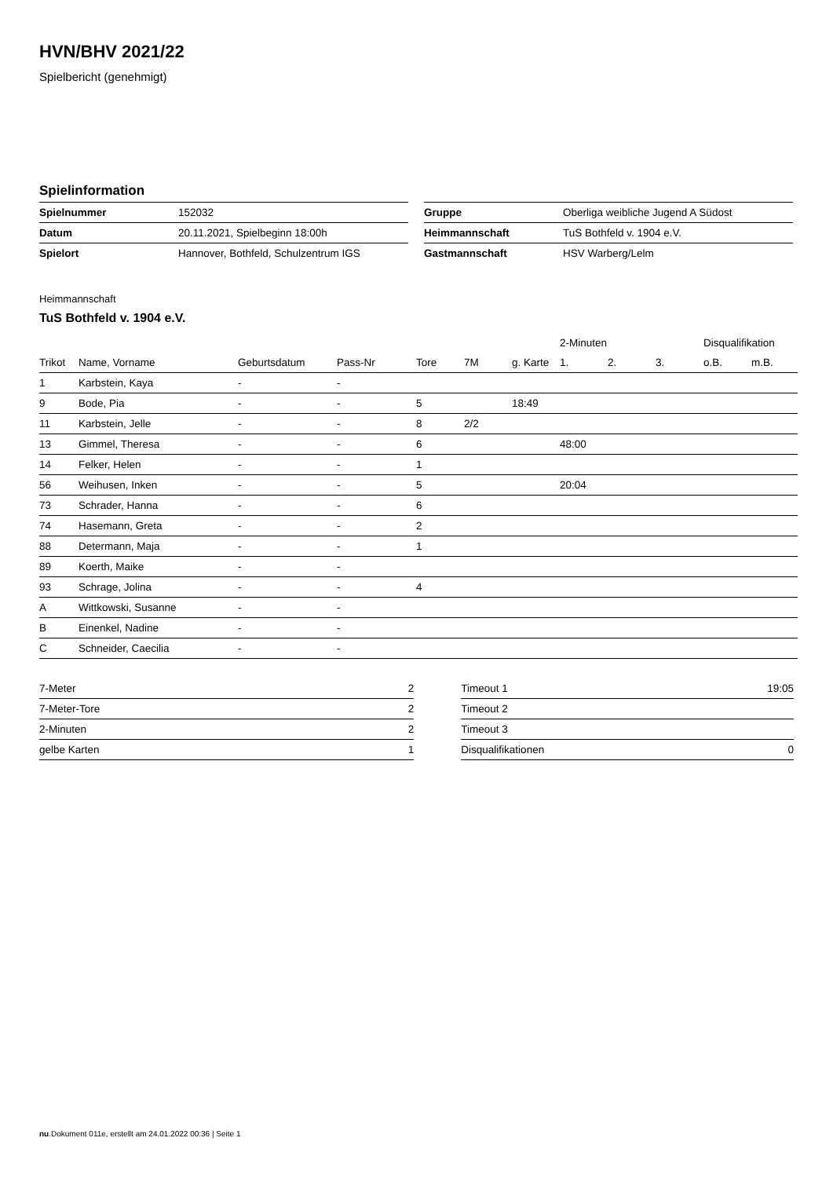HVN/BHV 2021/22
Spielbericht (genehmigt)
Spielinformation
| Spielnummer | 152032 |
| Datum | 20.11.2021, Spielbeginn 18:00h |
| Spielort | Hannover, Bothfeld, Schulzentrum IGS |
| Gruppe | Oberliga weibliche Jugend A Südost |
| Heimmannschaft | TuS Bothfeld v. 1904 e.V. |
| Gastmannschaft | HSV Warberg/Lelm |
Heimmannschaft
TuS Bothfeld v. 1904 e.V.
| | | | | | | | 2-Minuten | | | Disqualifikation | |
| --- | --- | --- | --- | --- | --- | --- | --- | --- | --- | --- | --- |
| Trikot | Name, Vorname | Geburtsdatum | Pass-Nr | Tore | 7M | g. Karte | 1. | 2. | 3. | o.B. | m.B. |
| 1 | Karbstein, Kaya | - | - | | | | | | | | |
| 9 | Bode, Pia | - | - | 5 | | 18:49 | | | | | |
| 11 | Karbstein, Jelle | - | - | 8 | 2/2 | | | | | | |
| 13 | Gimmel, Theresa | - | - | 6 | | | 48:00 | | | | |
| 14 | Felker, Helen | - | - | 1 | | | | | | | |
| 56 | Weihusen, Inken | - | - | 5 | | | 20:04 | | | | |
| 73 | Schrader, Hanna | - | - | 6 | | | | | | | |
| 74 | Hasemann, Greta | - | - | 2 | | | | | | | |
| 88 | Determann, Maja | - | - | 1 | | | | | | | |
| 89 | Koerth, Maike | - | - | | | | | | | | |
| 93 | Schrage, Jolina | - | - | 4 | | | | | | | |
| A | Wittkowski, Susanne | - | - | | | | | | | | |
| B | Einenkel, Nadine | - | - | | | | | | | | |
| C | Schneider, Caecilia | - | - | | | | | | | | |
| 7-Meter | 2 |
| 7-Meter-Tore | 2 |
| 2-Minuten | 2 |
| gelbe Karten | 1 |
| Timeout 1 | 19:05 |
| Timeout 2 | |
| Timeout 3 | |
| Disqualifikationen | 0 |
nu.Dokument 011e, erstellt am 24.01.2022 00:36 | Seite 1